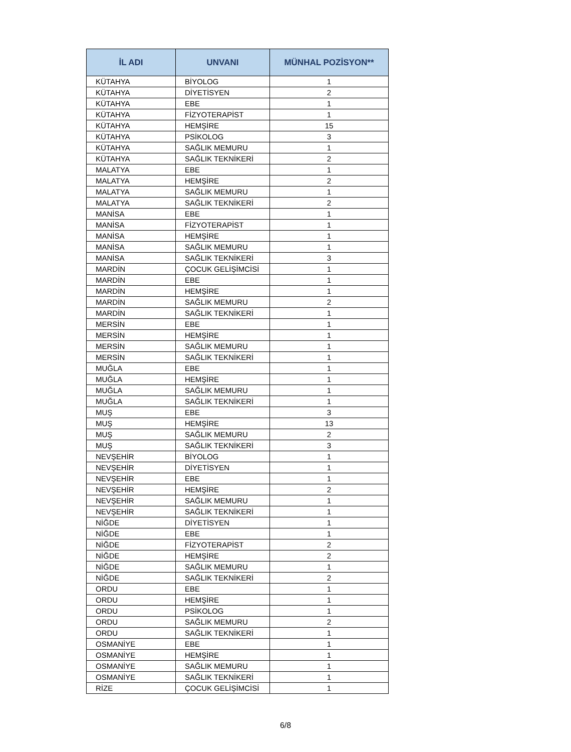| İL ADI | UNVANI | MÜNHAL POZİSYON** |
| --- | --- | --- |
| KÜTAHYA | BİYOLOG | 1 |
| KÜTAHYA | DİYETİSYEN | 2 |
| KÜTAHYA | EBE | 1 |
| KÜTAHYA | FİZYOTERAPİST | 1 |
| KÜTAHYA | HEMŞİRE | 15 |
| KÜTAHYA | PSİKOLOG | 3 |
| KÜTAHYA | SAĞLIK MEMURU | 1 |
| KÜTAHYA | SAĞLIK TEKNİKERİ | 2 |
| MALATYA | EBE | 1 |
| MALATYA | HEMŞİRE | 2 |
| MALATYA | SAĞLIK MEMURU | 1 |
| MALATYA | SAĞLIK TEKNİKERİ | 2 |
| MANİSA | EBE | 1 |
| MANİSA | FİZYOTERAPİST | 1 |
| MANİSA | HEMŞİRE | 1 |
| MANİSA | SAĞLIK MEMURU | 1 |
| MANİSA | SAĞLIK TEKNİKERİ | 3 |
| MARDİN | ÇOCUK GELİŞİMCİSİ | 1 |
| MARDİN | EBE | 1 |
| MARDİN | HEMŞİRE | 1 |
| MARDİN | SAĞLIK MEMURU | 2 |
| MARDİN | SAĞLIK TEKNİKERİ | 1 |
| MERSİN | EBE | 1 |
| MERSİN | HEMŞİRE | 1 |
| MERSİN | SAĞLIK MEMURU | 1 |
| MERSİN | SAĞLIK TEKNİKERİ | 1 |
| MUĞLA | EBE | 1 |
| MUĞLA | HEMŞİRE | 1 |
| MUĞLA | SAĞLIK MEMURU | 1 |
| MUĞLA | SAĞLIK TEKNİKERİ | 1 |
| MUŞ | EBE | 3 |
| MUŞ | HEMŞİRE | 13 |
| MUŞ | SAĞLIK MEMURU | 2 |
| MUŞ | SAĞLIK TEKNİKERİ | 3 |
| NEVŞEHİR | BİYOLOG | 1 |
| NEVŞEHİR | DİYETİSYEN | 1 |
| NEVŞEHİR | EBE | 1 |
| NEVŞEHİR | HEMŞİRE | 2 |
| NEVŞEHİR | SAĞLIK MEMURU | 1 |
| NEVŞEHİR | SAĞLIK TEKNİKERİ | 1 |
| NİĞDE | DİYETİSYEN | 1 |
| NİĞDE | EBE | 1 |
| NİĞDE | FİZYOTERAPİST | 2 |
| NİĞDE | HEMŞİRE | 2 |
| NİĞDE | SAĞLIK MEMURU | 1 |
| NİĞDE | SAĞLIK TEKNİKERİ | 2 |
| ORDU | EBE | 1 |
| ORDU | HEMŞİRE | 1 |
| ORDU | PSİKOLOG | 1 |
| ORDU | SAĞLIK MEMURU | 2 |
| ORDU | SAĞLIK TEKNİKERİ | 1 |
| OSMANİYE | EBE | 1 |
| OSMANİYE | HEMŞİRE | 1 |
| OSMANİYE | SAĞLIK MEMURU | 1 |
| OSMANİYE | SAĞLIK TEKNİKERİ | 1 |
| RİZE | ÇOCUK GELİŞİMCİSİ | 1 |
6/8